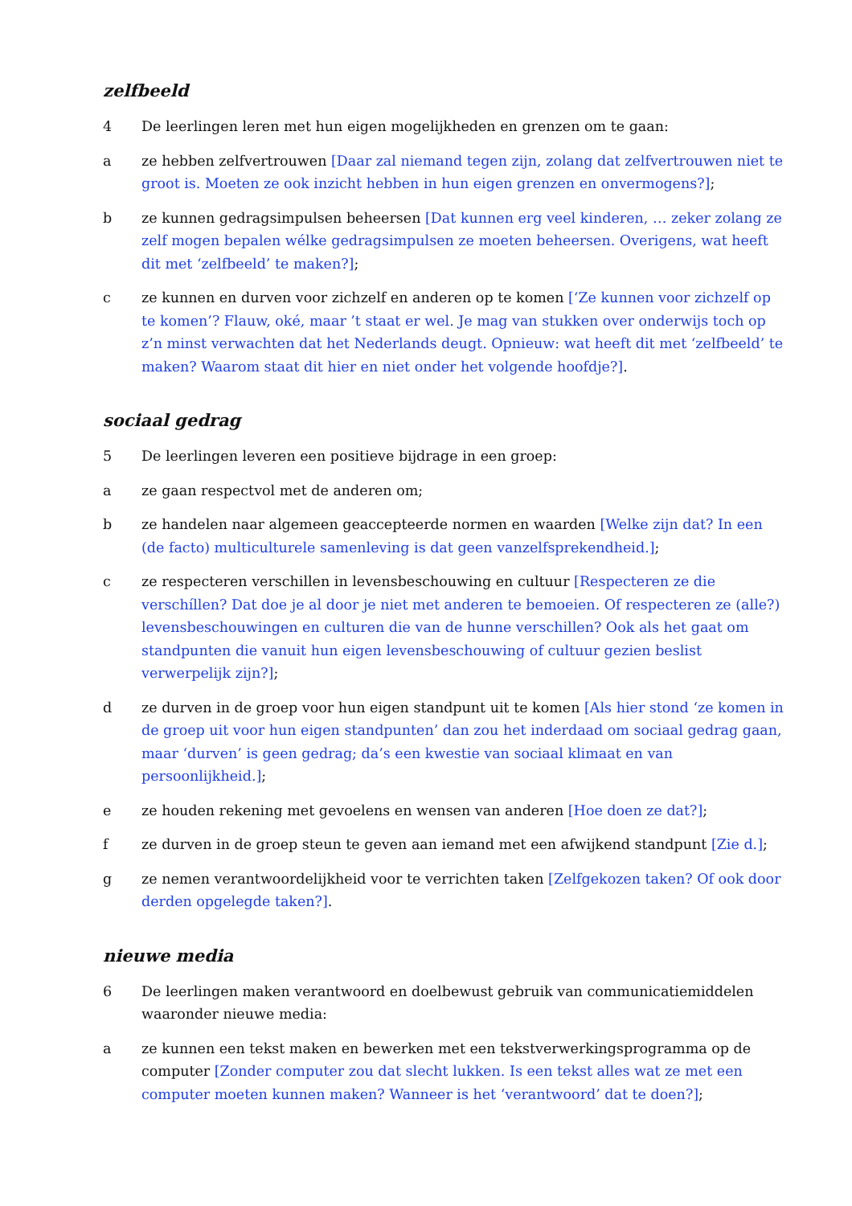zelfbeeld
4 De leerlingen leren met hun eigen mogelijkheden en grenzen om te gaan:
a ze hebben zelfvertrouwen [Daar zal niemand tegen zijn, zolang dat zelfvertrouwen niet te groot is. Moeten ze ook inzicht hebben in hun eigen grenzen en onvermogens?];
b ze kunnen gedragsimpulsen beheersen [Dat kunnen erg veel kinderen, … zeker zolang ze zelf mogen bepalen wélke gedragsimpulsen ze moeten beheersen. Overigens, wat heeft dit met ‘zelfbeeld’ te maken?];
c ze kunnen en durven voor zichzelf en anderen op te komen [‘Ze kunnen voor zichzelf op te komen’? Flauw, oké, maar ’t staat er wel. Je mag van stukken over onderwijs toch op z’n minst verwachten dat het Nederlands deugt. Opnieuw: wat heeft dit met ‘zelfbeeld’ te maken? Waarom staat dit hier en niet onder het volgende hoofdje?].
sociaal gedrag
5 De leerlingen leveren een positieve bijdrage in een groep:
a ze gaan respectvol met de anderen om;
b ze handelen naar algemeen geaccepteerde normen en waarden [Welke zijn dat? In een (de facto) multiculturele samenleving is dat geen vanzelfsprekendheid.];
c ze respecteren verschillen in levensbeschouwing en cultuur [Respecteren ze die verschíllen? Dat doe je al door je niet met anderen te bemoeien. Of respecteren ze (alle?) levensbeschouwingen en culturen die van de hunne verschillen? Ook als het gaat om standpunten die vanuit hun eigen levensbeschouwing of cultuur gezien beslist verwerpelijk zijn?];
d ze durven in de groep voor hun eigen standpunt uit te komen [Als hier stond ‘ze komen in de groep uit voor hun eigen standpunten’ dan zou het inderdaad om sociaal gedrag gaan, maar ‘durven’ is geen gedrag; da’s een kwestie van sociaal klimaat en van persoonlijkheid.];
e ze houden rekening met gevoelens en wensen van anderen [Hoe doen ze dat?];
f ze durven in de groep steun te geven aan iemand met een afwijkend standpunt [Zie d.];
g ze nemen verantwoordelijkheid voor te verrichten taken [Zelfgekozen taken? Of ook door derden opgelegde taken?].
nieuwe media
6 De leerlingen maken verantwoord en doelbewust gebruik van communicatiemiddelen waaronder nieuwe media:
a ze kunnen een tekst maken en bewerken met een tekstverwerkingsprogramma op de computer [Zonder computer zou dat slecht lukken. Is een tekst alles wat ze met een computer moeten kunnen maken? Wanneer is het ‘verantwoord’ dat te doen?];